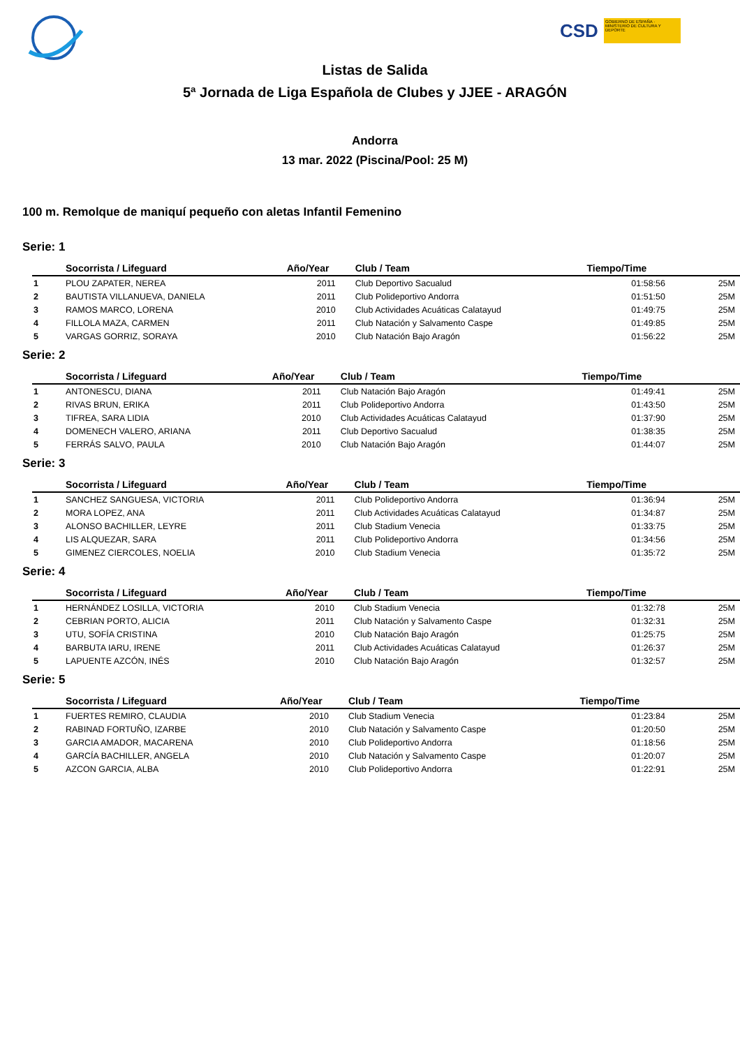CSD
GOBIERNO DE ESPAÑA · MINISTERIO DE CULTURA Y DEPORTE
Listas de Salida
5ª Jornada de Liga Española de Clubes y JJEE - ARAGÓN
Andorra
13 mar. 2022 (Piscina/Pool: 25 M)
100 m. Remolque de maniquí pequeño con aletas Infantil Femenino
Serie: 1
| | Socorrista / Lifeguard | Año/Year | Club / Team | Tiempo/Time | |
| --- | --- | --- | --- | --- | --- |
| 1 | PLOU ZAPATER, NEREA | 2011 | Club Deportivo Sacualud | 01:58:56 | 25M |
| 2 | BAUTISTA VILLANUEVA, DANIELA | 2011 | Club Polideportivo Andorra | 01:51:50 | 25M |
| 3 | RAMOS MARCO, LORENA | 2010 | Club Actividades Acuáticas Calatayud | 01:49:75 | 25M |
| 4 | FILLOLA MAZA, CARMEN | 2011 | Club Natación y Salvamento Caspe | 01:49:85 | 25M |
| 5 | VARGAS GORRIZ, SORAYA | 2010 | Club Natación Bajo Aragón | 01:56:22 | 25M |
Serie: 2
| | Socorrista / Lifeguard | Año/Year | Club / Team | Tiempo/Time | |
| --- | --- | --- | --- | --- | --- |
| 1 | ANTONESCU, DIANA | 2011 | Club Natación Bajo Aragón | 01:49:41 | 25M |
| 2 | RIVAS BRUN, ERIKA | 2011 | Club Polideportivo Andorra | 01:43:50 | 25M |
| 3 | TIFREA, SARA LIDIA | 2010 | Club Actividades Acuáticas Calatayud | 01:37:90 | 25M |
| 4 | DOMENECH VALERO, ARIANA | 2011 | Club Deportivo Sacualud | 01:38:35 | 25M |
| 5 | FERRÁS SALVO, PAULA | 2010 | Club Natación Bajo Aragón | 01:44:07 | 25M |
Serie: 3
| | Socorrista / Lifeguard | Año/Year | Club / Team | Tiempo/Time | |
| --- | --- | --- | --- | --- | --- |
| 1 | SANCHEZ SANGUESA, VICTORIA | 2011 | Club Polideportivo Andorra | 01:36:94 | 25M |
| 2 | MORA LOPEZ, ANA | 2011 | Club Actividades Acuáticas Calatayud | 01:34:87 | 25M |
| 3 | ALONSO BACHILLER, LEYRE | 2011 | Club Stadium Venecia | 01:33:75 | 25M |
| 4 | LIS ALQUEZAR, SARA | 2011 | Club Polideportivo Andorra | 01:34:56 | 25M |
| 5 | GIMENEZ CIERCOLES, NOELIA | 2010 | Club Stadium Venecia | 01:35:72 | 25M |
Serie: 4
| | Socorrista / Lifeguard | Año/Year | Club / Team | Tiempo/Time | |
| --- | --- | --- | --- | --- | --- |
| 1 | HERNÁNDEZ LOSILLA, VICTORIA | 2010 | Club Stadium Venecia | 01:32:78 | 25M |
| 2 | CEBRIAN PORTO, ALICIA | 2011 | Club Natación y Salvamento Caspe | 01:32:31 | 25M |
| 3 | UTU, SOFÍA CRISTINA | 2010 | Club Natación Bajo Aragón | 01:25:75 | 25M |
| 4 | BARBUTA IARU, IRENE | 2011 | Club Actividades Acuáticas Calatayud | 01:26:37 | 25M |
| 5 | LAPUENTE AZCÓN, INÉS | 2010 | Club Natación Bajo Aragón | 01:32:57 | 25M |
Serie: 5
| | Socorrista / Lifeguard | Año/Year | Club / Team | Tiempo/Time | |
| --- | --- | --- | --- | --- | --- |
| 1 | FUERTES REMIRO, CLAUDIA | 2010 | Club Stadium Venecia | 01:23:84 | 25M |
| 2 | RABINAD FORTUÑO, IZARBE | 2010 | Club Natación y Salvamento Caspe | 01:20:50 | 25M |
| 3 | GARCIA AMADOR, MACARENA | 2010 | Club Polideportivo Andorra | 01:18:56 | 25M |
| 4 | GARCÍA BACHILLER, ANGELA | 2010 | Club Natación y Salvamento Caspe | 01:20:07 | 25M |
| 5 | AZCON GARCIA, ALBA | 2010 | Club Polideportivo Andorra | 01:22:91 | 25M |